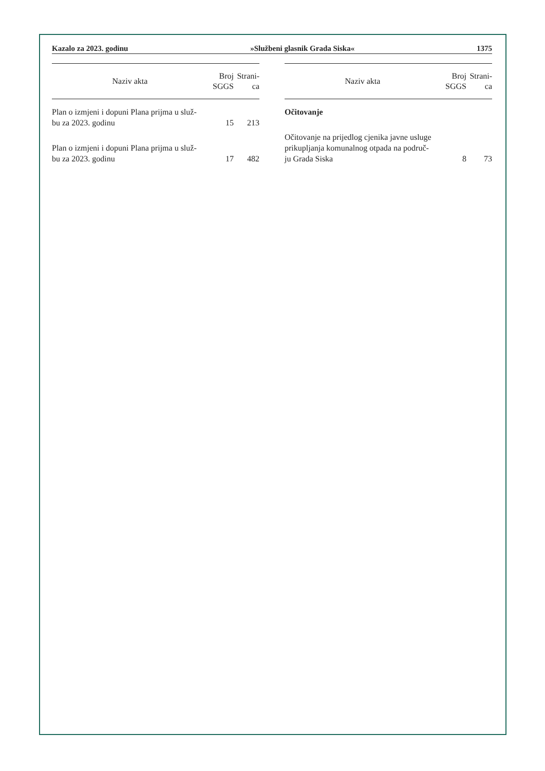Kazalo za 2023. godinu »Službeni glasnik Grada Siska« 1375
| Naziv akta | Broj SGGS | Strani-ca |
| --- | --- | --- |
| Plan o izmjeni i dopuni Plana prijma u služ- bu za 2023. godinu | 15 | 213 |
| Plan o izmjeni i dopuni Plana prijma u služ- bu za 2023. godinu | 17 | 482 |
| Naziv akta | Broj SGGS | Strani-ca |
| --- | --- | --- |
| Očitovanje | | |
| Očitovanje na prijedlog cjenika javne usluge prikupljanja komunalnog otpada na područ- ju Grada Siska | 8 | 73 |